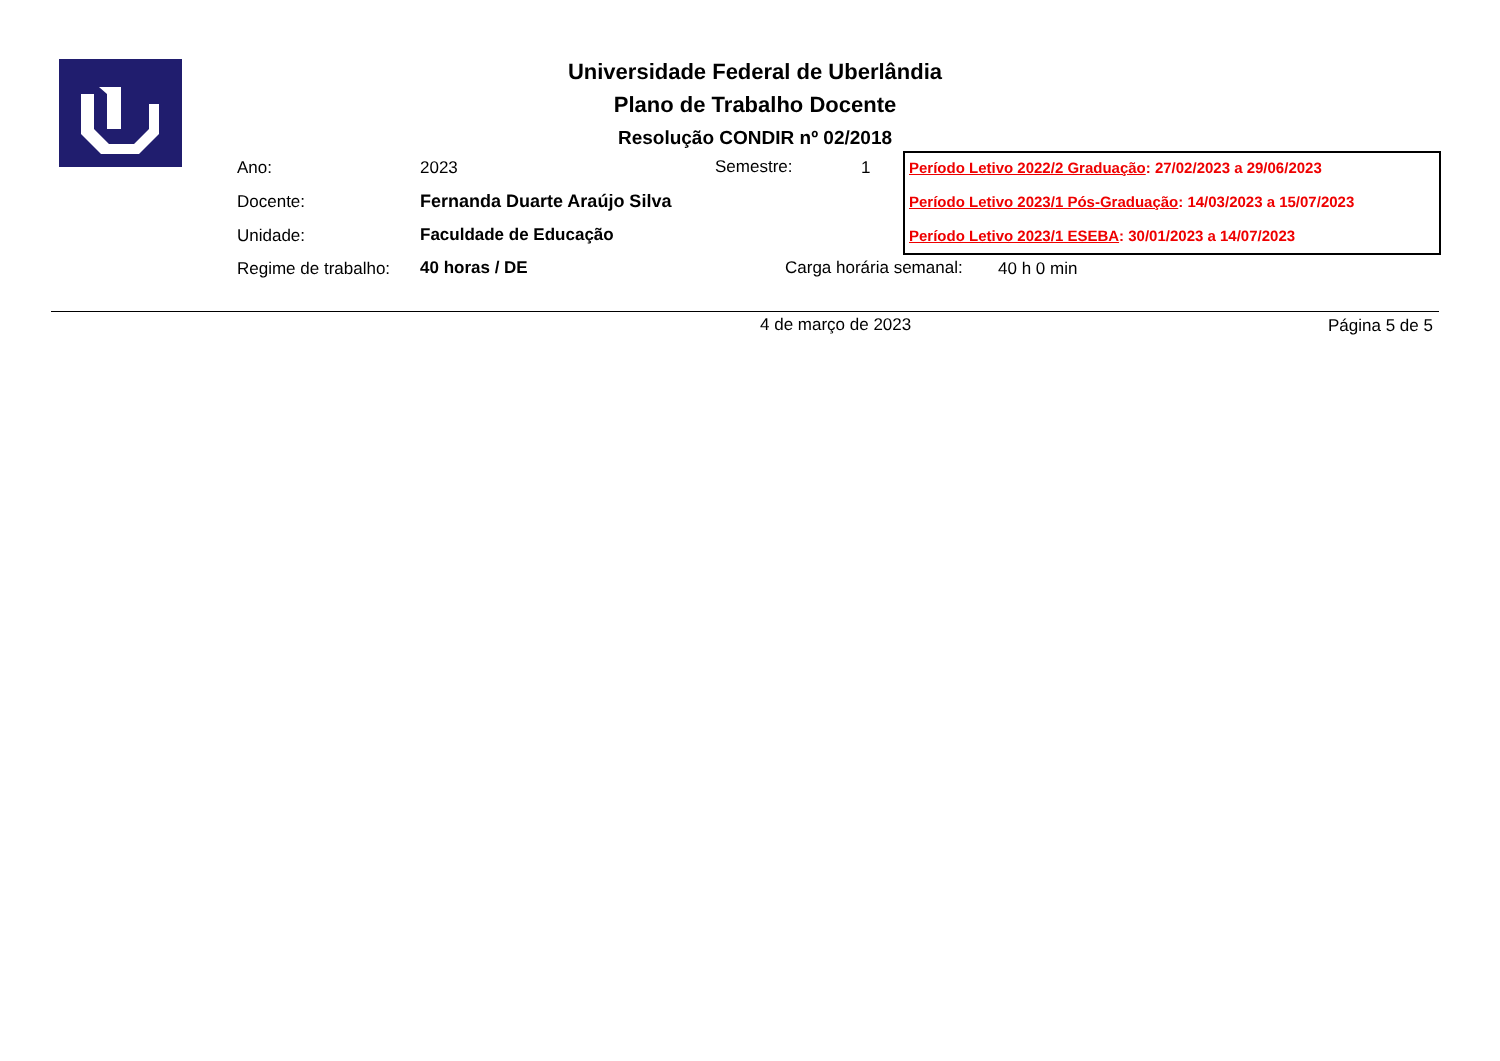Universidade Federal de Uberlândia
Plano de Trabalho Docente
Resolução CONDIR nº 02/2018
Ano: 2023 Semestre: 1
Docente: Fernanda Duarte Araújo Silva
Unidade: Faculdade de Educação
Regime de trabalho: 40 horas / DE Carga horária semanal: 40 h 0 min
Período Letivo 2022/2 Graduação: 27/02/2023 a 29/06/2023
Período Letivo 2023/1 Pós-Graduação: 14/03/2023 a 15/07/2023
Período Letivo 2023/1 ESEBA: 30/01/2023 a 14/07/2023
4 de março de 2023 Página 5 de 5